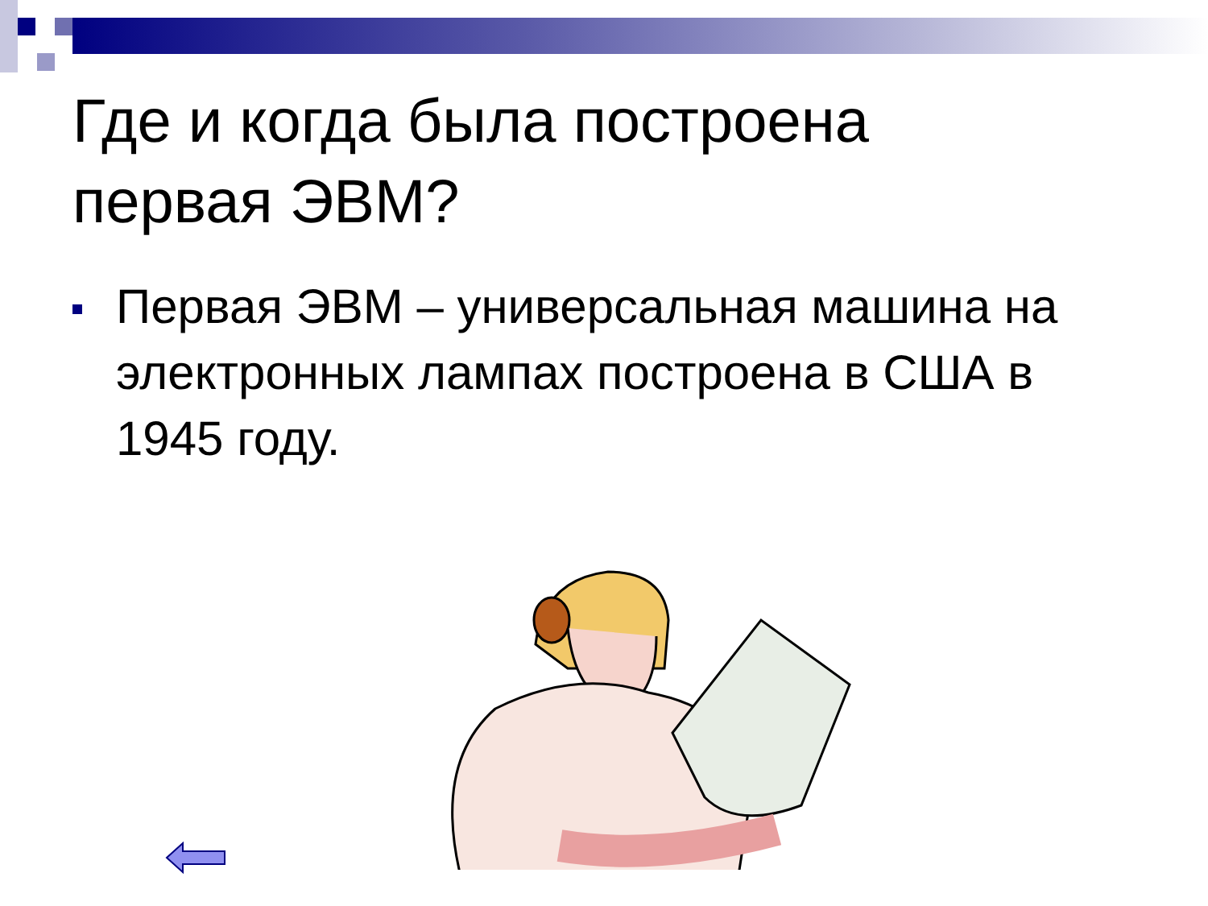Где и когда была построена
первая ЭВМ?
Первая ЭВМ – универсальная машина на электронных лампах построена в США в 1945 году.